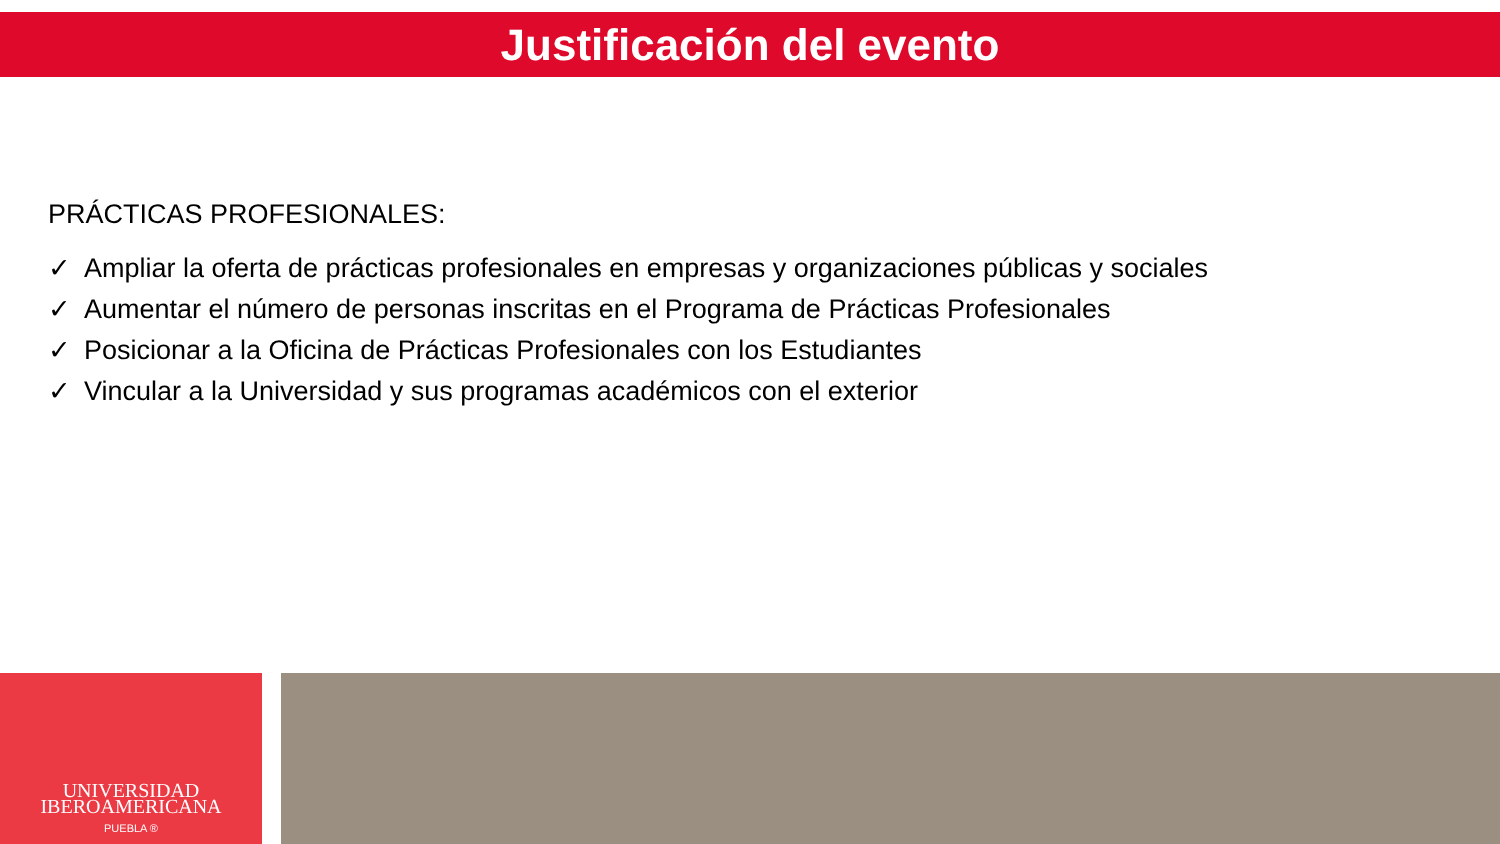Justificación del evento
PRÁCTICAS PROFESIONALES:
✓ Ampliar la oferta de prácticas profesionales en empresas y organizaciones públicas y sociales
✓ Aumentar el número de personas inscritas en el Programa de Prácticas Profesionales
✓ Posicionar a la Oficina de Prácticas Profesionales con los Estudiantes
✓ Vincular a la Universidad y sus programas académicos con el exterior
UNIVERSIDAD
IBEROAMERICANA
PUEBLA ®